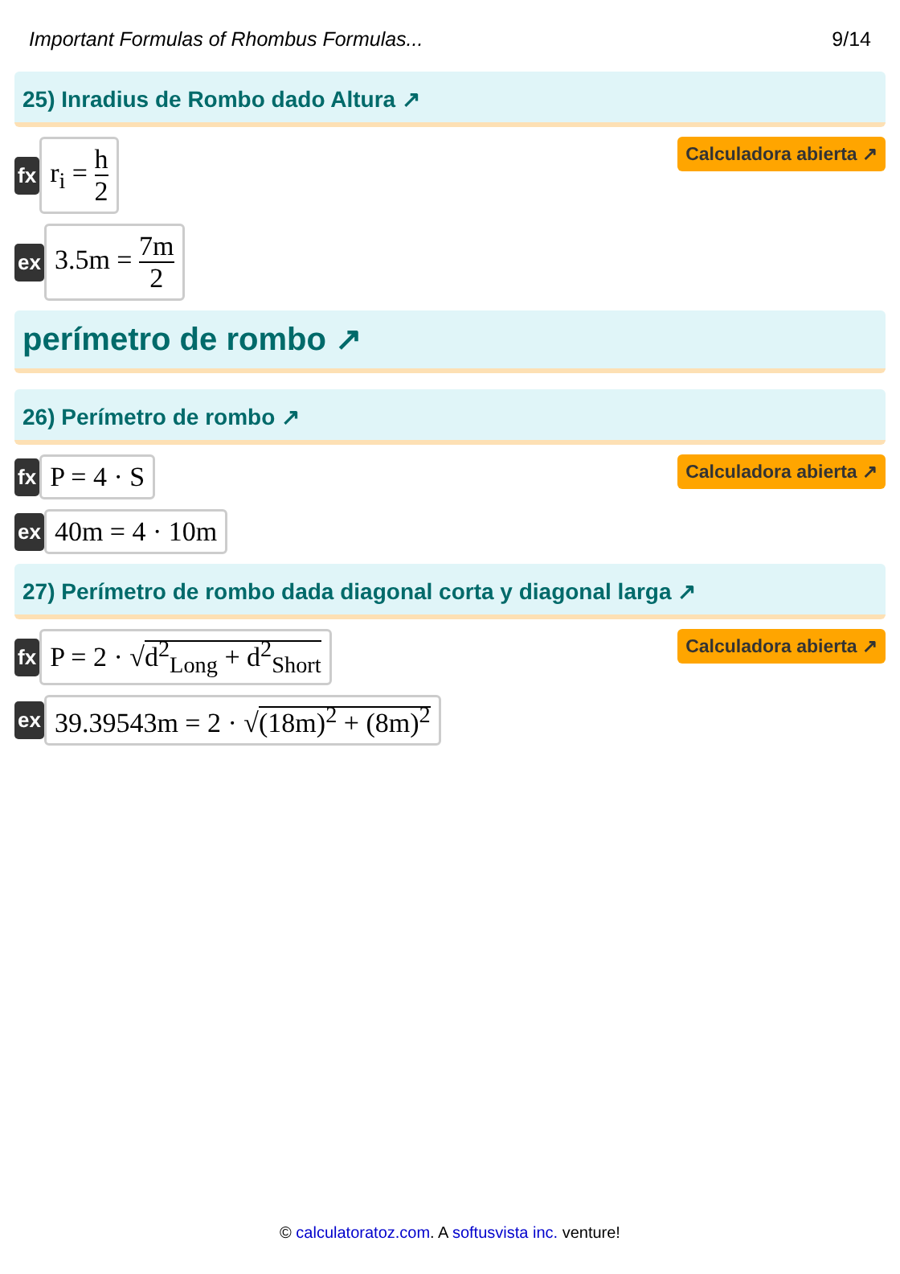Important Formulas of Rhombus Formulas... 9/14
25) Inradius de Rombo dado Altura ↗
fx
r<sub>i</sub> = h 2
Calculadora abierta ↗
ex
3.5m = 7m 2
perímetro de rombo ↗
26) Perímetro de rombo ↗
fx
P = 4 · S
Calculadora abierta ↗
ex
40m = 4 · 10m
27) Perímetro de rombo dada diagonal corta y diagonal larga ↗
fx
P = 2 · √d<sup>2</sup><sub>Long</sub> + d<sup>2</sup><sub>Short</sub>
Calculadora abierta ↗
ex
39.39543m = 2 · √(18m)<sup>2</sup> + (8m)<sup>2</sup>
© calculatoratoz.com. A softusvista inc. venture!